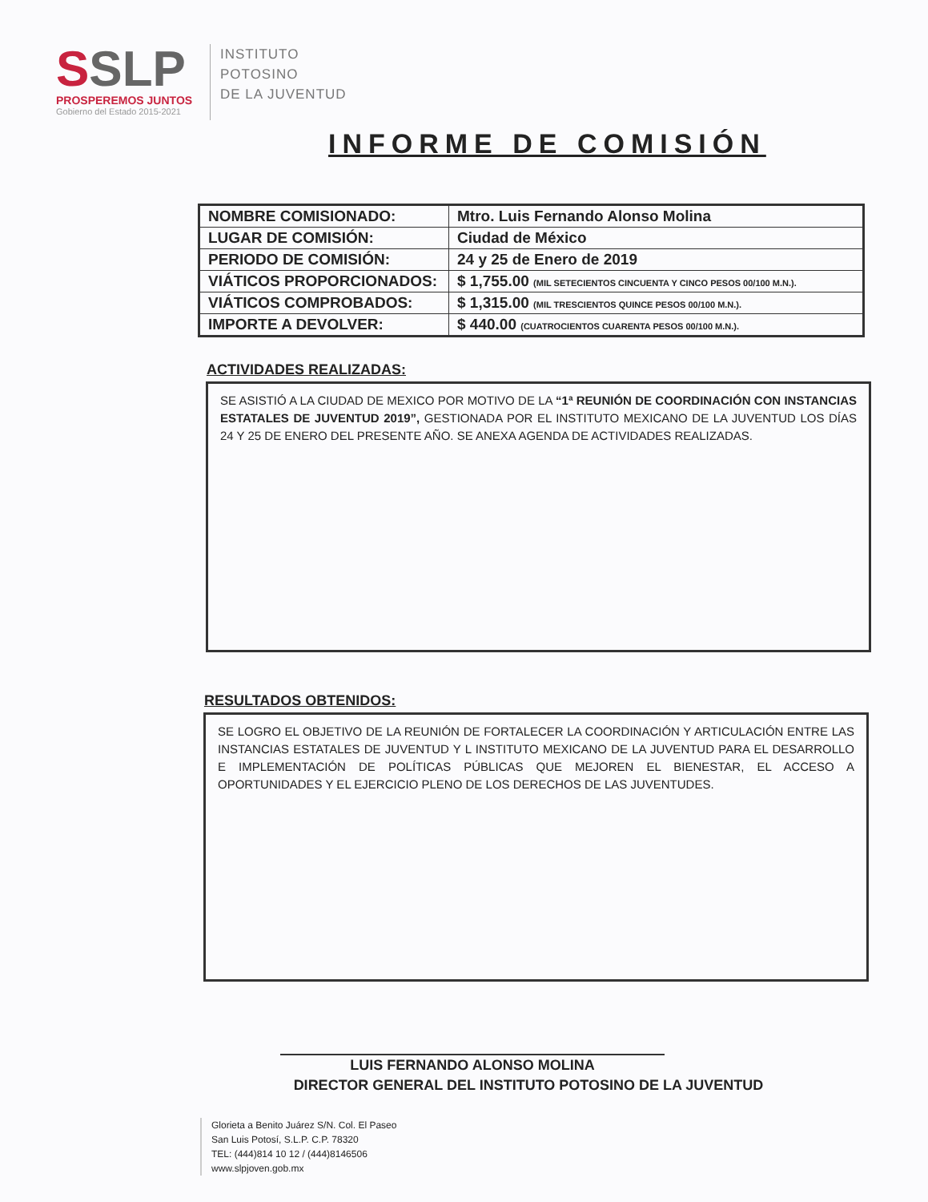SSLP
PROSPEREMOS JUNTOS
Gobierno del Estado 2015-2021
INSTITUTO
POTOSINO
DE LA JUVENTUD
INFORME DE COMISIÓN
| NOMBRE COMISIONADO: | Mtro. Luis Fernando Alonso Molina |
| LUGAR DE COMISIÓN: | Ciudad de México |
| PERIODO DE COMISIÓN: | 24 y 25 de Enero de 2019 |
| VIÁTICOS PROPORCIONADOS: | $ 1,755.00 (MIL SETECIENTOS CINCUENTA Y CINCO PESOS 00/100 M.N.). |
| VIÁTICOS COMPROBADOS: | $ 1,315.00 (MIL TRESCIENTOS QUINCE PESOS 00/100 M.N.). |
| IMPORTE A DEVOLVER: | $ 440.00 (CUATROCIENTOS CUARENTA PESOS 00/100 M.N.). |
ACTIVIDADES REALIZADAS:
SE ASISTIÓ A LA CIUDAD DE MEXICO POR MOTIVO DE LA “1ª REUNIÓN DE COORDINACIÓN CON INSTANCIAS ESTATALES DE JUVENTUD 2019”, GESTIONADA POR EL INSTITUTO MEXICANO DE LA JUVENTUD LOS DÍAS 24 Y 25 DE ENERO DEL PRESENTE AÑO. SE ANEXA AGENDA DE ACTIVIDADES REALIZADAS.
RESULTADOS OBTENIDOS:
SE LOGRO EL OBJETIVO DE LA REUNIÓN DE FORTALECER LA COORDINACIÓN Y ARTICULACIÓN ENTRE LAS INSTANCIAS ESTATALES DE JUVENTUD Y L INSTITUTO MEXICANO DE LA JUVENTUD PARA EL DESARROLLO E IMPLEMENTACIÓN DE POLÍTICAS PÚBLICAS QUE MEJOREN EL BIENESTAR, EL ACCESO A OPORTUNIDADES Y EL EJERCICIO PLENO DE LOS DERECHOS DE LAS JUVENTUDES.
LUIS FERNANDO ALONSO MOLINA
DIRECTOR GENERAL DEL INSTITUTO POTOSINO DE LA JUVENTUD
Glorieta a Benito Juárez S/N. Col. El Paseo
San Luis Potosí, S.L.P. C.P. 78320
TEL: (444)814 10 12 / (444)8146506
www.slpjoven.gob.mx